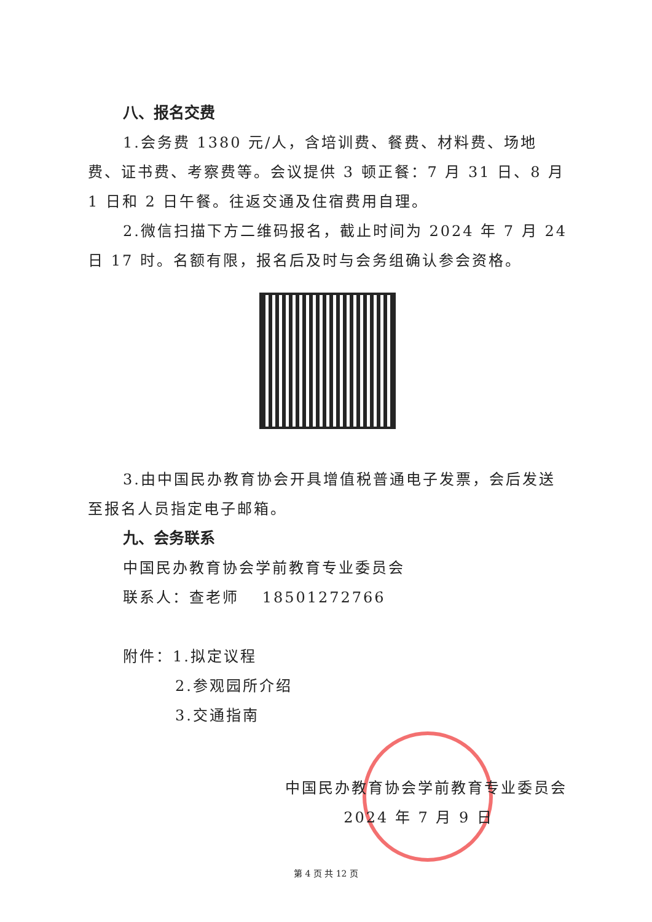八、报名交费
1.会务费 1380 元/人，含培训费、餐费、材料费、场地费、证书费、考察费等。会议提供 3 顿正餐：7 月 31 日、8 月 1 日和 2 日午餐。往返交通及住宿费用自理。
2.微信扫描下方二维码报名，截止时间为 2024 年 7 月 24 日 17 时。名额有限，报名后及时与会务组确认参会资格。
3.由中国民办教育协会开具增值税普通电子发票，会后发送至报名人员指定电子邮箱。
九、会务联系
中国民办教育协会学前教育专业委员会
联系人：查老师　 18501272766
附件：1.拟定议程
2.参观园所介绍
3.交通指南
中国民办教育协会学前教育专业委员会
2024 年 7 月 9 日
第 4 页 共 12 页